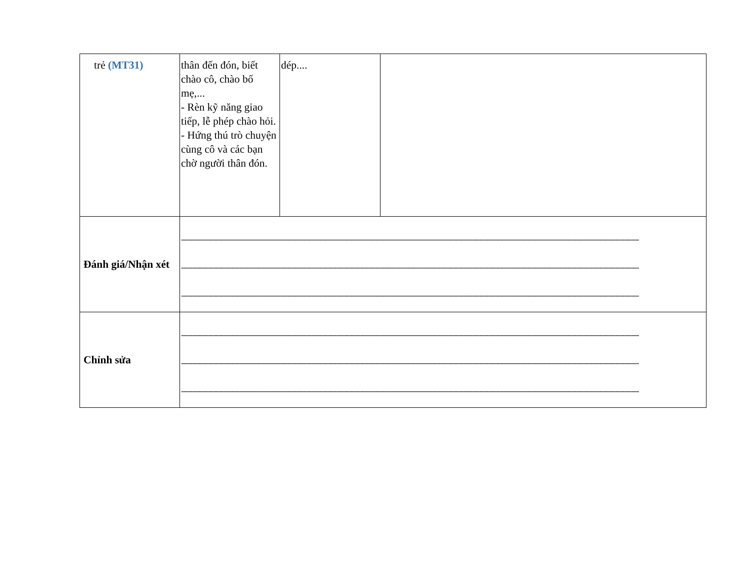| trẻ (MT31) | thân đến đón, biết chào cô, chào bố mẹ,... - Rèn kỹ năng giao tiếp, lễ phép chào hỏi. - Hứng thú trò chuyện cùng cô và các bạn chờ người thân đón. | dép.... | |
| Đánh giá/Nhận xét | ---------------------------------------------------------------------------------------------------------------------------------------------------------------------------------------------------------------------------------------------------------- ---------------------------------------------------------------------------------------------------------------------------------------------------------------------------------------------------------------------------------------------------------- ---------------------------------------------------------------------------------------------------------------------------------------------------------------------------------------------------------------------------------------------------------- | | |
| Chỉnh sửa | ---------------------------------------------------------------------------------------------------------------------------------------------------------------------------------------------------------------------------------------------------------- ---------------------------------------------------------------------------------------------------------------------------------------------------------------------------------------------------------------------------------------------------------- ---------------------------------------------------------------------------------------------------------------------------------------------------------------------------------------------------------------------------------------------------------- | | |